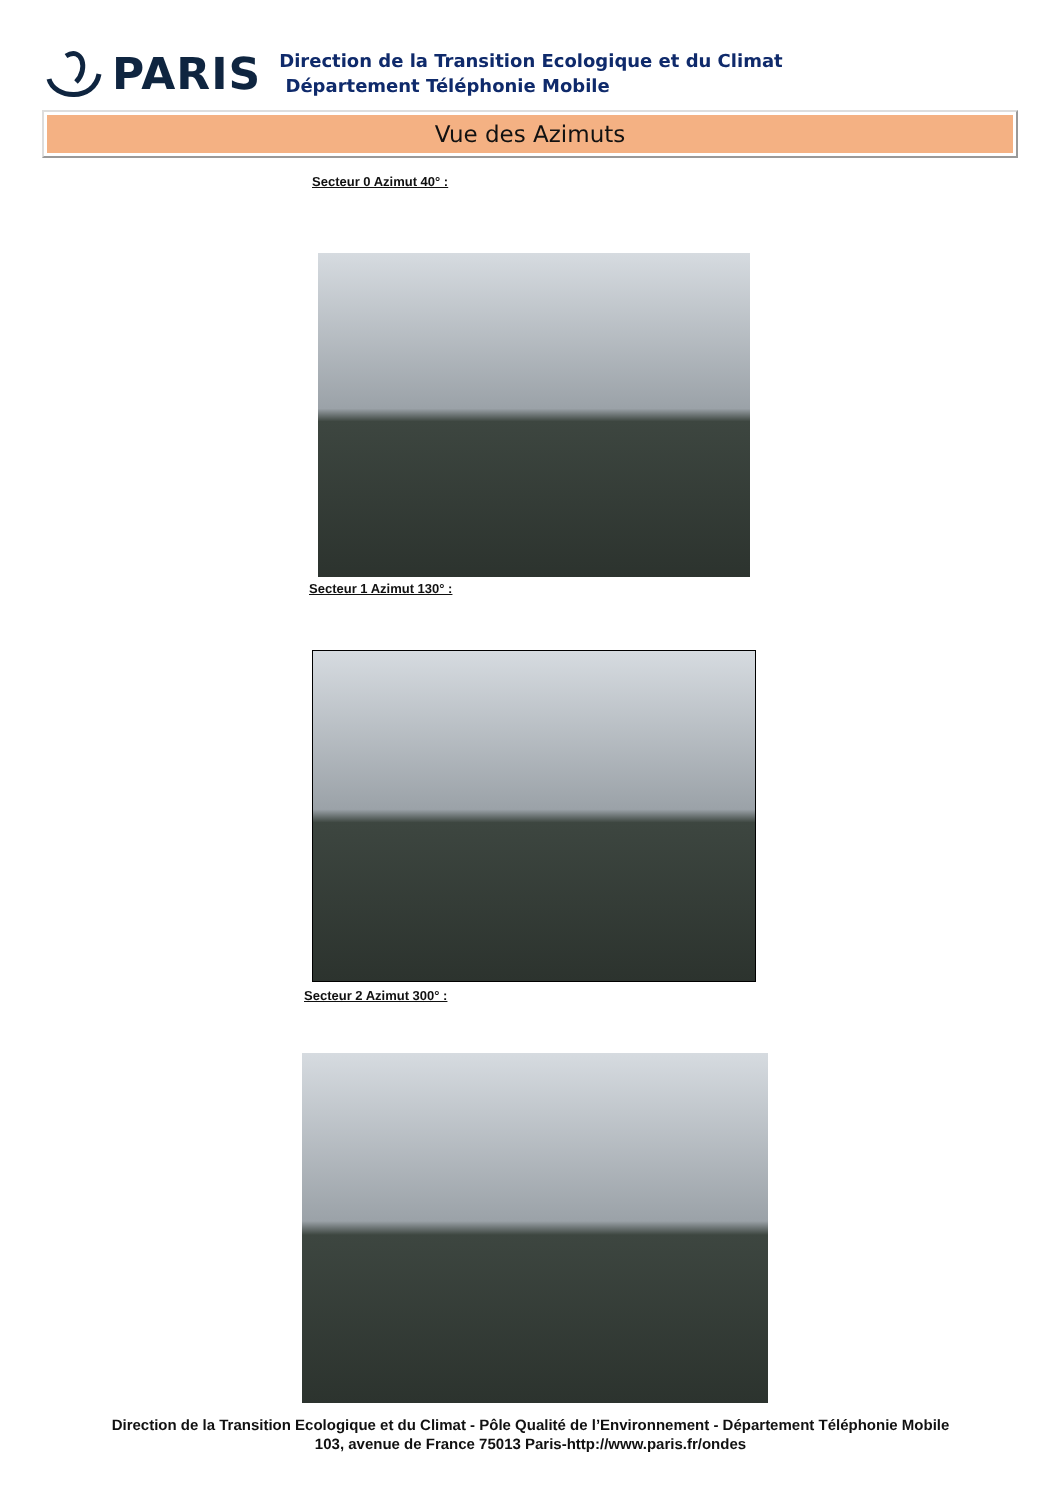PARIS
Direction de la Transition Ecologique et du Climat
Département Téléphonie Mobile
Vue des Azimuts
Secteur 0 Azimut 40° :
Secteur 1 Azimut 130° :
Secteur 2 Azimut 300° :
Direction de la Transition Ecologique et du Climat - Pôle Qualité de l’Environnement - Département Téléphonie Mobile
103, avenue de France 75013 Paris-http://www.paris.fr/ondes